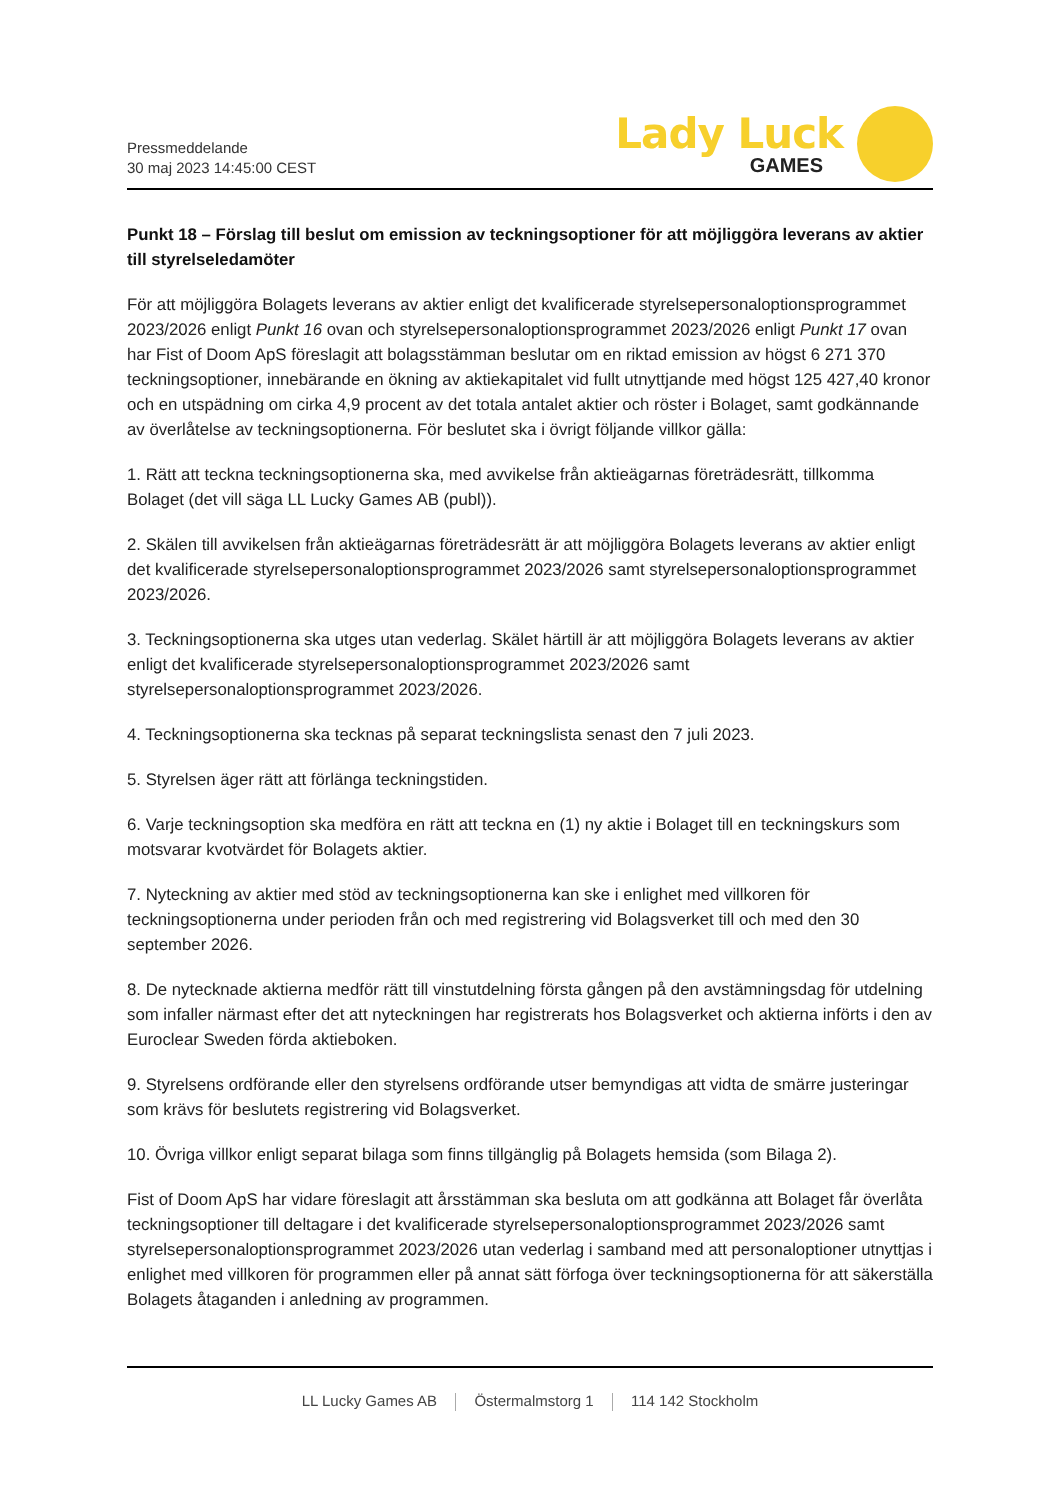Pressmeddelande
30 maj 2023 14:45:00 CEST
Lady Luck
GAMES
Punkt 18 – Förslag till beslut om emission av teckningsoptioner för att möjliggöra leverans av aktier till styrelseledamöter
För att möjliggöra Bolagets leverans av aktier enligt det kvalificerade styrelsepersonaloptionsprogrammet 2023/2026 enligt Punkt 16 ovan och styrelsepersonaloptionsprogrammet 2023/2026 enligt Punkt 17 ovan har Fist of Doom ApS föreslagit att bolagsstämman beslutar om en riktad emission av högst 6 271 370 teckningsoptioner, innebärande en ökning av aktiekapitalet vid fullt utnyttjande med högst 125 427,40 kronor och en utspädning om cirka 4,9 procent av det totala antalet aktier och röster i Bolaget, samt godkännande av överlåtelse av teckningsoptionerna. För beslutet ska i övrigt följande villkor gälla:
1. Rätt att teckna teckningsoptionerna ska, med avvikelse från aktieägarnas företrädesrätt, tillkomma Bolaget (det vill säga LL Lucky Games AB (publ)).
2. Skälen till avvikelsen från aktieägarnas företrädesrätt är att möjliggöra Bolagets leverans av aktier enligt det kvalificerade styrelsepersonaloptionsprogrammet 2023/2026 samt styrelsepersonaloptionsprogrammet 2023/2026.
3. Teckningsoptionerna ska utges utan vederlag. Skälet härtill är att möjliggöra Bolagets leverans av aktier enligt det kvalificerade styrelsepersonaloptionsprogrammet 2023/2026 samt styrelsepersonaloptionsprogrammet 2023/2026.
4. Teckningsoptionerna ska tecknas på separat teckningslista senast den 7 juli 2023.
5. Styrelsen äger rätt att förlänga teckningstiden.
6. Varje teckningsoption ska medföra en rätt att teckna en (1) ny aktie i Bolaget till en teckningskurs som motsvarar kvotvärdet för Bolagets aktier.
7. Nyteckning av aktier med stöd av teckningsoptionerna kan ske i enlighet med villkoren för teckningsoptionerna under perioden från och med registrering vid Bolagsverket till och med den 30 september 2026.
8. De nytecknade aktierna medför rätt till vinstutdelning första gången på den avstämningsdag för utdelning som infaller närmast efter det att nyteckningen har registrerats hos Bolagsverket och aktierna införts i den av Euroclear Sweden förda aktieboken.
9. Styrelsens ordförande eller den styrelsens ordförande utser bemyndigas att vidta de smärre justeringar som krävs för beslutets registrering vid Bolagsverket.
10. Övriga villkor enligt separat bilaga som finns tillgänglig på Bolagets hemsida (som Bilaga 2).
Fist of Doom ApS har vidare föreslagit att årsstämman ska besluta om att godkänna att Bolaget får överlåta teckningsoptioner till deltagare i det kvalificerade styrelsepersonaloptionsprogrammet 2023/2026 samt styrelsepersonaloptionsprogrammet 2023/2026 utan vederlag i samband med att personaloptioner utnyttjas i enlighet med villkoren för programmen eller på annat sätt förfoga över teckningsoptionerna för att säkerställa Bolagets åtaganden i anledning av programmen.
LL Lucky Games AB Östermalmstorg 1 114 142 Stockholm